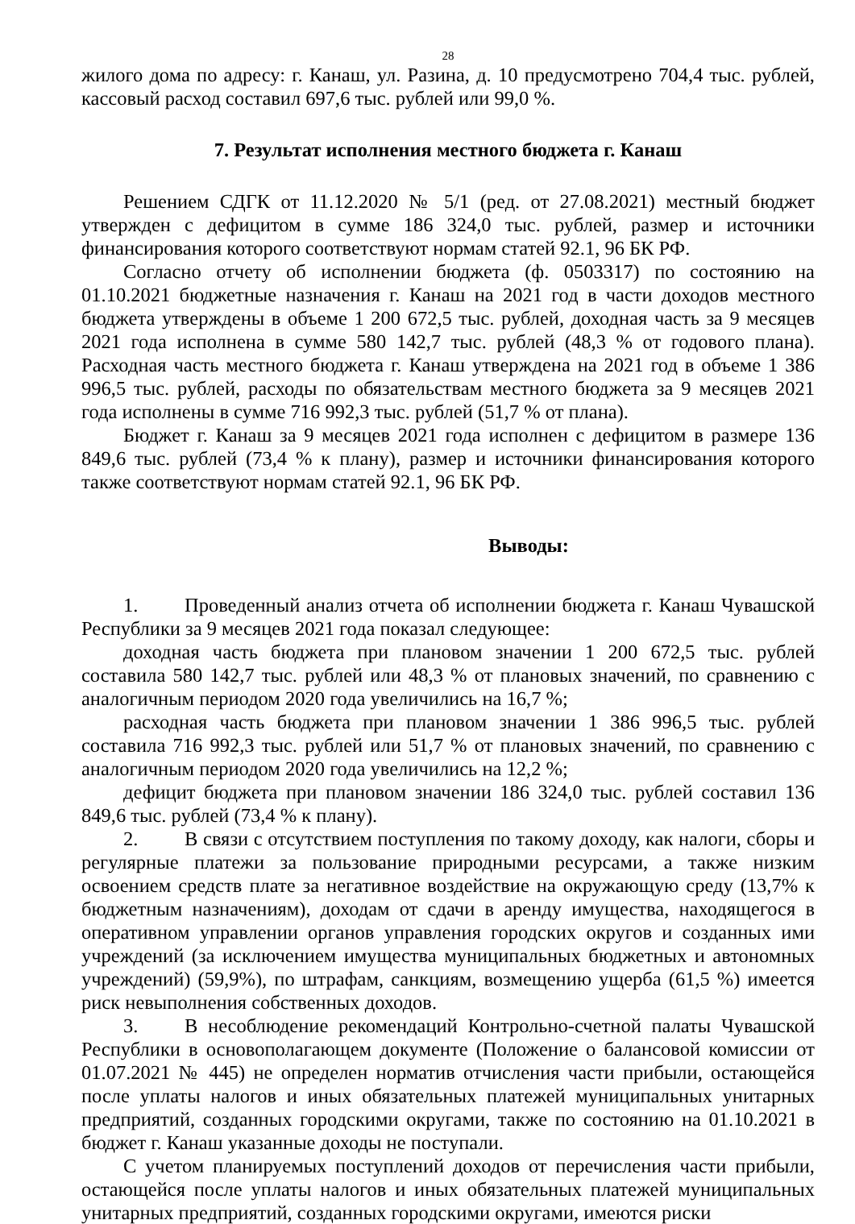28
жилого дома по адресу: г. Канаш, ул. Разина, д. 10 предусмотрено 704,4 тыс. рублей, кассовый расход составил 697,6 тыс. рублей или 99,0 %.
7. Результат исполнения местного бюджета г. Канаш
Решением СДГК от 11.12.2020 № 5/1 (ред. от 27.08.2021) местный бюджет утвержден с дефицитом в сумме 186 324,0 тыс. рублей, размер и источники финансирования которого соответствуют нормам статей 92.1, 96 БК РФ.
Согласно отчету об исполнении бюджета (ф. 0503317) по состоянию на 01.10.2021 бюджетные назначения г. Канаш на 2021 год в части доходов местного бюджета утверждены в объеме 1 200 672,5 тыс. рублей, доходная часть за 9 месяцев 2021 года исполнена в сумме 580 142,7 тыс. рублей (48,3 % от годового плана). Расходная часть местного бюджета г. Канаш утверждена на 2021 год в объеме 1 386 996,5 тыс. рублей, расходы по обязательствам местного бюджета за 9 месяцев 2021 года исполнены в сумме 716 992,3 тыс. рублей (51,7 % от плана).
Бюджет г. Канаш за 9 месяцев 2021 года исполнен с дефицитом в размере 136 849,6 тыс. рублей (73,4 % к плану), размер и источники финансирования которого также соответствуют нормам статей 92.1, 96 БК РФ.
Выводы:
1. Проведенный анализ отчета об исполнении бюджета г. Канаш Чувашской Республики за 9 месяцев 2021 года показал следующее:
доходная часть бюджета при плановом значении 1 200 672,5 тыс. рублей составила 580 142,7 тыс. рублей или 48,3 % от плановых значений, по сравнению с аналогичным периодом 2020 года увеличились на 16,7 %;
расходная часть бюджета при плановом значении 1 386 996,5 тыс. рублей составила 716 992,3 тыс. рублей или 51,7 % от плановых значений, по сравнению с аналогичным периодом 2020 года увеличились на 12,2 %;
дефицит бюджета при плановом значении 186 324,0 тыс. рублей составил 136 849,6 тыс. рублей (73,4 % к плану).
2. В связи с отсутствием поступления по такому доходу, как налоги, сборы и регулярные платежи за пользование природными ресурсами, а также низким освоением средств плате за негативное воздействие на окружающую среду (13,7% к бюджетным назначениям), доходам от сдачи в аренду имущества, находящегося в оперативном управлении органов управления городских округов и созданных ими учреждений (за исключением имущества муниципальных бюджетных и автономных учреждений) (59,9%), по штрафам, санкциям, возмещению ущерба (61,5 %) имеется риск невыполнения собственных доходов.
3. В несоблюдение рекомендаций Контрольно-счетной палаты Чувашской Республики в основополагающем документе (Положение о балансовой комиссии от 01.07.2021 № 445) не определен норматив отчисления части прибыли, остающейся после уплаты налогов и иных обязательных платежей муниципальных унитарных предприятий, созданных городскими округами, также по состоянию на 01.10.2021 в бюджет г. Канаш указанные доходы не поступали.
С учетом планируемых поступлений доходов от перечисления части прибыли, остающейся после уплаты налогов и иных обязательных платежей муниципальных унитарных предприятий, созданных городскими округами, имеются риски